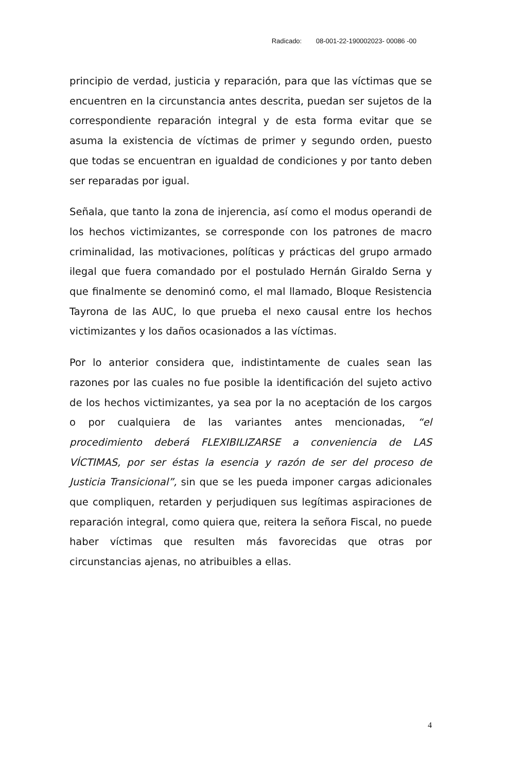Radicado: 08-001-22-190002023- 00086 -00
principio de verdad, justicia y reparación, para que las víctimas que se encuentren en la circunstancia antes descrita, puedan ser sujetos de la correspondiente reparación integral y de esta forma evitar que se asuma la existencia de víctimas de primer y segundo orden, puesto que todas se encuentran en igualdad de condiciones y por tanto deben ser reparadas por igual.
Señala, que tanto la zona de injerencia, así como el modus operandi de los hechos victimizantes, se corresponde con los patrones de macro criminalidad, las motivaciones, políticas y prácticas del grupo armado ilegal que fuera comandado por el postulado Hernán Giraldo Serna y que finalmente se denominó como, el mal llamado, Bloque Resistencia Tayrona de las AUC, lo que prueba el nexo causal entre los hechos victimizantes y los daños ocasionados a las víctimas.
Por lo anterior considera que, indistintamente de cuales sean las razones por las cuales no fue posible la identificación del sujeto activo de los hechos victimizantes, ya sea por la no aceptación de los cargos o por cualquiera de las variantes antes mencionadas, “el procedimiento deberá FLEXIBILIZARSE a conveniencia de LAS VÍCTIMAS, por ser éstas la esencia y razón de ser del proceso de Justicia Transicional”, sin que se les pueda imponer cargas adicionales que compliquen, retarden y perjudiquen sus legítimas aspiraciones de reparación integral, como quiera que, reitera la señora Fiscal, no puede haber víctimas que resulten más favorecidas que otras por circunstancias ajenas, no atribuibles a ellas.
4